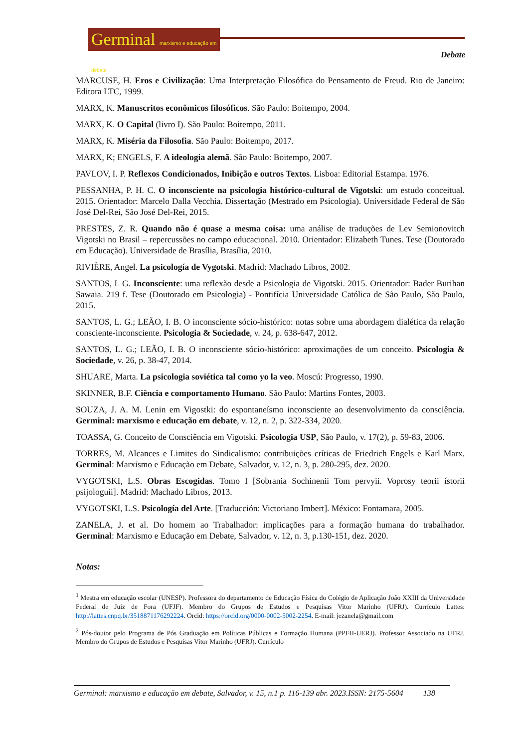Germinal marxismo e educação em debate
Debate
MARCUSE, H. Eros e Civilização: Uma Interpretação Filosófica do Pensamento de Freud. Rio de Janeiro: Editora LTC, 1999.
MARX, K. Manuscritos econômicos filosóficos. São Paulo: Boitempo, 2004.
MARX, K. O Capital (livro I). São Paulo: Boitempo, 2011.
MARX, K. Miséria da Filosofia. São Paulo: Boitempo, 2017.
MARX, K; ENGELS, F. A ideologia alemã. São Paulo: Boitempo, 2007.
PAVLOV, I. P. Reflexos Condicionados, Inibição e outros Textos. Lisboa: Editorial Estampa. 1976.
PESSANHA, P. H. C. O inconsciente na psicologia histórico-cultural de Vigotski: um estudo conceitual. 2015. Orientador: Marcelo Dalla Vecchia. Dissertação (Mestrado em Psicologia). Universidade Federal de São José Del-Rei, São José Del-Rei, 2015.
PRESTES, Z. R. Quando não é quase a mesma coisa: uma análise de traduções de Lev Semionovitch Vigotski no Brasil – repercussões no campo educacional. 2010. Orientador: Elizabeth Tunes. Tese (Doutorado em Educação). Universidade de Brasília, Brasília, 2010.
RIVIÈRE, Angel. La psicología de Vygotski. Madrid: Machado Libros, 2002.
SANTOS, L G. Inconsciente: uma reflexão desde a Psicologia de Vigotski. 2015. Orientador: Bader Burihan Sawaia. 219 f. Tese (Doutorado em Psicologia) - Pontifícia Universidade Católica de São Paulo, São Paulo, 2015.
SANTOS, L. G.; LEÃO, I. B. O inconsciente sócio-histórico: notas sobre uma abordagem dialética da relação consciente-inconsciente. Psicologia & Sociedade, v. 24, p. 638-647, 2012.
SANTOS, L. G.; LEÃO, I. B. O inconsciente sócio-histórico: aproximações de um conceito. Psicologia & Sociedade, v. 26, p. 38-47, 2014.
SHUARE, Marta. La psicologia soviética tal como yo la veo. Moscú: Progresso, 1990.
SKINNER, B.F. Ciência e comportamento Humano. São Paulo: Martins Fontes, 2003.
SOUZA, J. A. M. Lenin em Vigostki: do espontaneísmo inconsciente ao desenvolvimento da consciência. Germinal: marxismo e educação em debate, v. 12, n. 2, p. 322-334, 2020.
TOASSA, G. Conceito de Consciência em Vigotski. Psicologia USP, São Paulo, v. 17(2), p. 59-83, 2006.
TORRES, M. Alcances e Limites do Sindicalismo: contribuições críticas de Friedrich Engels e Karl Marx. Germinal: Marxismo e Educação em Debate, Salvador, v. 12, n. 3, p. 280-295, dez. 2020.
VYGOTSKI, L.S. Obras Escogidas. Tomo I [Sobrania Sochinenii Tom pervyii. Voprosy teorii ístorii psijologuii]. Madrid: Machado Libros, 2013.
VYGOTSKI, L.S. Psicología del Arte. [Traducción: Victoriano Imbert]. México: Fontamara, 2005.
ZANELA, J. et al. Do homem ao Trabalhador: implicações para a formação humana do trabalhador. Germinal: Marxismo e Educação em Debate, Salvador, v. 12, n. 3, p.130-151, dez. 2020.
Notas:
<sup>1</sup> Mestra em educação escolar (UNESP). Professora do departamento de Educação Física do Colégio de Aplicação João XXIII da Universidade Federal de Juiz de Fora (UFJF). Membro do Grupos de Estudos e Pesquisas Vitor Marinho (UFRJ). Currículo Lattes: http://lattes.cnpq.br/3518871176292224. Orcid: https://orcid.org/0000-0002-5002-2254. E-mail: jezanela@gmail.com
<sup>2</sup> Pós-doutor pelo Programa de Pós Graduação em Políticas Públicas e Formação Humana (PPFH-UERJ). Professor Associado na UFRJ. Membro do Grupos de Estudos e Pesquisas Vitor Marinho (UFRJ). Currículo
Germinal: marxismo e educação em debate, Salvador, v. 15, n.1 p. 116-139 abr. 2023.ISSN: 2175-5604 138